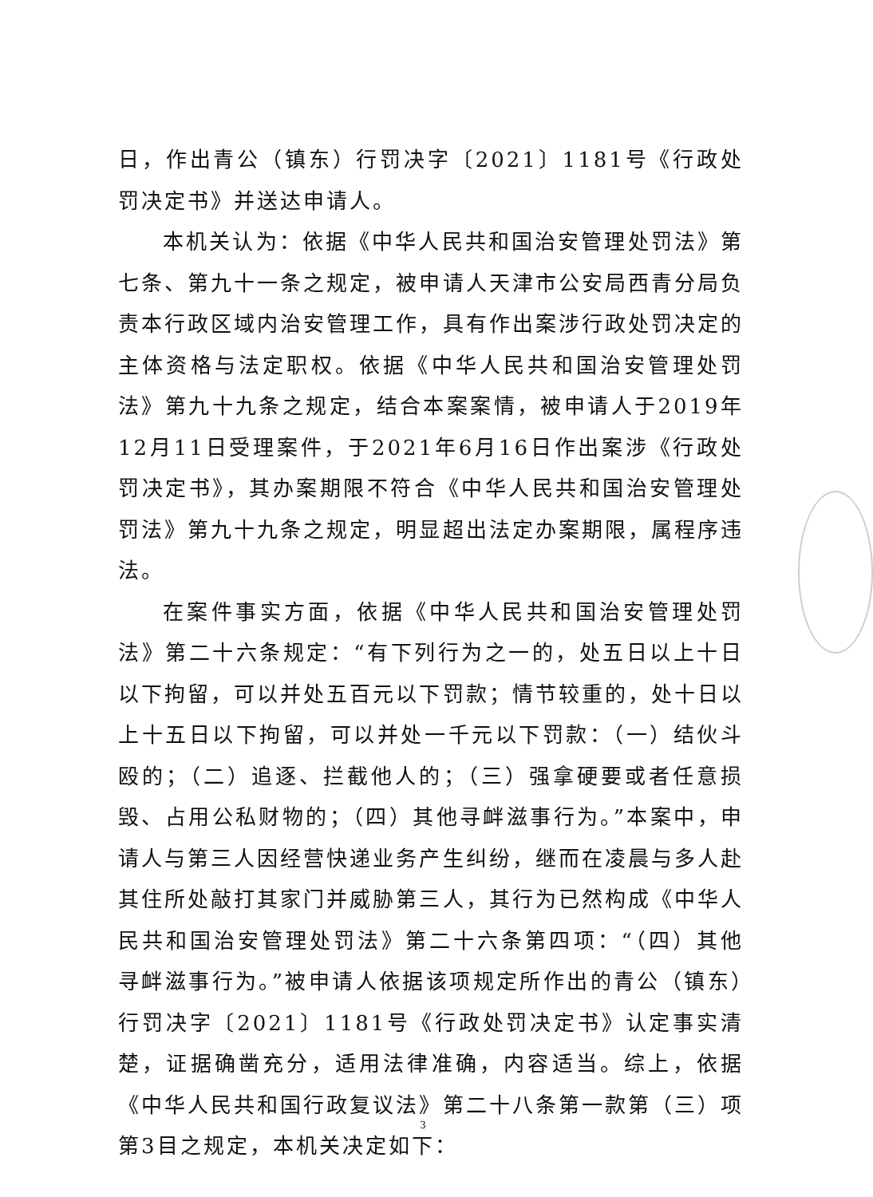日，作出青公（镇东）行罚决字〔2021〕1181号《行政处罚决定书》并送达申请人。
本机关认为：依据《中华人民共和国治安管理处罚法》第七条、第九十一条之规定，被申请人天津市公安局西青分局负责本行政区域内治安管理工作，具有作出案涉行政处罚决定的主体资格与法定职权。依据《中华人民共和国治安管理处罚法》第九十九条之规定，结合本案案情，被申请人于2019年12月11日受理案件，于2021年6月16日作出案涉《行政处罚决定书》，其办案期限不符合《中华人民共和国治安管理处罚法》第九十九条之规定，明显超出法定办案期限，属程序违法。
在案件事实方面，依据《中华人民共和国治安管理处罚法》第二十六条规定：“有下列行为之一的，处五日以上十日以下拘留，可以并处五百元以下罚款；情节较重的，处十日以上十五日以下拘留，可以并处一千元以下罚款：（一）结伙斗殴的；（二）追逐、拦截他人的；（三）强拿硬要或者任意损毁、占用公私财物的；（四）其他寻衅滋事行为。”本案中，申请人与第三人因经营快递业务产生纠纷，继而在凌晨与多人赴其住所处敲打其家门并威胁第三人，其行为已然构成《中华人民共和国治安管理处罚法》第二十六条第四项：“（四）其他寻衅滋事行为。”被申请人依据该项规定所作出的青公（镇东）行罚决字〔2021〕1181号《行政处罚决定书》认定事实清楚，证据确凿充分，适用法律准确，内容适当。综上，依据《中华人民共和国行政复议法》第二十八条第一款第（三）项第3目之规定，本机关决定如下：
3